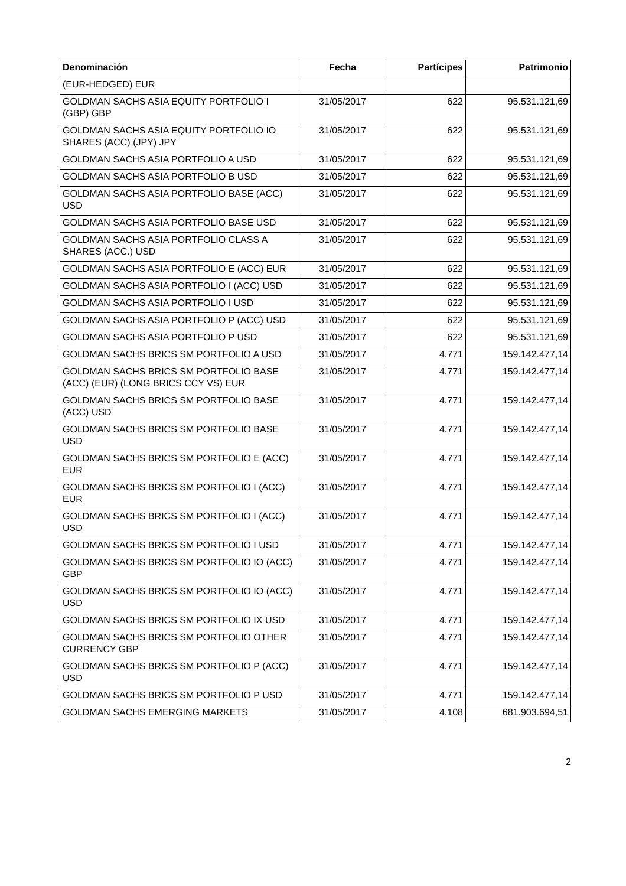| Denominación | Fecha | Partícipes | Patrimonio |
| --- | --- | --- | --- |
| (EUR-HEDGED) EUR | | | |
| GOLDMAN SACHS ASIA EQUITY PORTFOLIO I (GBP) GBP | 31/05/2017 | 622 | 95.531.121,69 |
| GOLDMAN SACHS ASIA EQUITY PORTFOLIO IO SHARES (ACC) (JPY) JPY | 31/05/2017 | 622 | 95.531.121,69 |
| GOLDMAN SACHS ASIA PORTFOLIO A USD | 31/05/2017 | 622 | 95.531.121,69 |
| GOLDMAN SACHS ASIA PORTFOLIO B USD | 31/05/2017 | 622 | 95.531.121,69 |
| GOLDMAN SACHS ASIA PORTFOLIO BASE (ACC) USD | 31/05/2017 | 622 | 95.531.121,69 |
| GOLDMAN SACHS ASIA PORTFOLIO BASE USD | 31/05/2017 | 622 | 95.531.121,69 |
| GOLDMAN SACHS ASIA PORTFOLIO CLASS A SHARES (ACC.) USD | 31/05/2017 | 622 | 95.531.121,69 |
| GOLDMAN SACHS ASIA PORTFOLIO E (ACC) EUR | 31/05/2017 | 622 | 95.531.121,69 |
| GOLDMAN SACHS ASIA PORTFOLIO I (ACC) USD | 31/05/2017 | 622 | 95.531.121,69 |
| GOLDMAN SACHS ASIA PORTFOLIO I USD | 31/05/2017 | 622 | 95.531.121,69 |
| GOLDMAN SACHS ASIA PORTFOLIO P (ACC) USD | 31/05/2017 | 622 | 95.531.121,69 |
| GOLDMAN SACHS ASIA PORTFOLIO P USD | 31/05/2017 | 622 | 95.531.121,69 |
| GOLDMAN SACHS BRICS SM PORTFOLIO A USD | 31/05/2017 | 4.771 | 159.142.477,14 |
| GOLDMAN SACHS BRICS SM PORTFOLIO BASE (ACC) (EUR) (LONG BRICS CCY VS) EUR | 31/05/2017 | 4.771 | 159.142.477,14 |
| GOLDMAN SACHS BRICS SM PORTFOLIO BASE (ACC) USD | 31/05/2017 | 4.771 | 159.142.477,14 |
| GOLDMAN SACHS BRICS SM PORTFOLIO BASE USD | 31/05/2017 | 4.771 | 159.142.477,14 |
| GOLDMAN SACHS BRICS SM PORTFOLIO E (ACC) EUR | 31/05/2017 | 4.771 | 159.142.477,14 |
| GOLDMAN SACHS BRICS SM PORTFOLIO I (ACC) EUR | 31/05/2017 | 4.771 | 159.142.477,14 |
| GOLDMAN SACHS BRICS SM PORTFOLIO I (ACC) USD | 31/05/2017 | 4.771 | 159.142.477,14 |
| GOLDMAN SACHS BRICS SM PORTFOLIO I USD | 31/05/2017 | 4.771 | 159.142.477,14 |
| GOLDMAN SACHS BRICS SM PORTFOLIO IO (ACC) GBP | 31/05/2017 | 4.771 | 159.142.477,14 |
| GOLDMAN SACHS BRICS SM PORTFOLIO IO (ACC) USD | 31/05/2017 | 4.771 | 159.142.477,14 |
| GOLDMAN SACHS BRICS SM PORTFOLIO IX USD | 31/05/2017 | 4.771 | 159.142.477,14 |
| GOLDMAN SACHS BRICS SM PORTFOLIO OTHER CURRENCY GBP | 31/05/2017 | 4.771 | 159.142.477,14 |
| GOLDMAN SACHS BRICS SM PORTFOLIO P (ACC) USD | 31/05/2017 | 4.771 | 159.142.477,14 |
| GOLDMAN SACHS BRICS SM PORTFOLIO P USD | 31/05/2017 | 4.771 | 159.142.477,14 |
| GOLDMAN SACHS EMERGING MARKETS | 31/05/2017 | 4.108 | 681.903.694,51 |
2